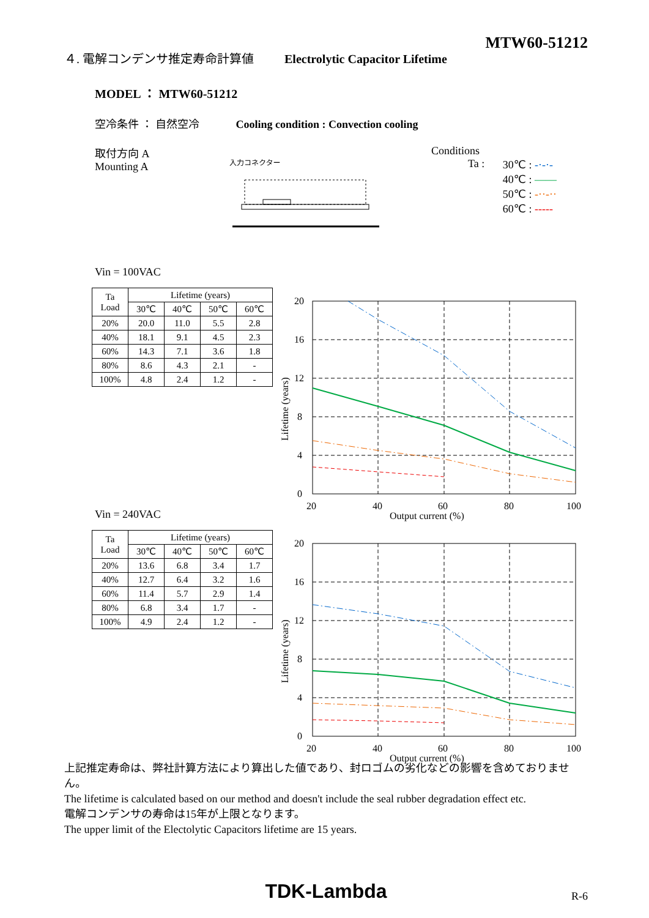MTW60-51212
４. 電解コンデンサ推定寿命計算値 Electrolytic Capacitor Lifetime
MODEL ： MTW60-51212
空冷条件 ： 自然空冷 Cooling condition : Convection cooling
取付方向 A
Mounting A
入力コネクター
Conditions
Ta : 30℃ : -·-·-
40℃ : ——
50℃ : -··-··
60℃ : -----
Vin = 100VAC
| Ta Load | Lifetime (years) | | | |
| --- | --- | --- | --- | --- |
| | 30℃ | 40℃ | 50℃ | 60℃ |
| 20% | 20.0 | 11.0 | 5.5 | 2.8 |
| 40% | 18.1 | 9.1 | 4.5 | 2.3 |
| 60% | 14.3 | 7.1 | 3.6 | 1.8 |
| 80% | 8.6 | 4.3 | 2.1 | - |
| 100% | 4.8 | 2.4 | 1.2 | - |
20
16
12
8
4
0
20
40
60
80
100
Output current (%)
Lifetime (years)
Vin = 240VAC
| Ta Load | Lifetime (years) | | | |
| --- | --- | --- | --- | --- |
| | 30℃ | 40℃ | 50℃ | 60℃ |
| 20% | 13.6 | 6.8 | 3.4 | 1.7 |
| 40% | 12.7 | 6.4 | 3.2 | 1.6 |
| 60% | 11.4 | 5.7 | 2.9 | 1.4 |
| 80% | 6.8 | 3.4 | 1.7 | - |
| 100% | 4.9 | 2.4 | 1.2 | - |
20
16
12
8
4
0
20
40
60
80
100
Output current (%)
Lifetime (years)
上記推定寿命は、弊社計算方法により算出した値であり、封ロゴムの劣化などの影響を含めておりません。
The lifetime is calculated based on our method and doesn't include the seal rubber degradation effect etc.
電解コンデンサの寿命は15年が上限となります。
The upper limit of the Electolytic Capacitors lifetime are 15 years.
TDK-Lambda
R-6